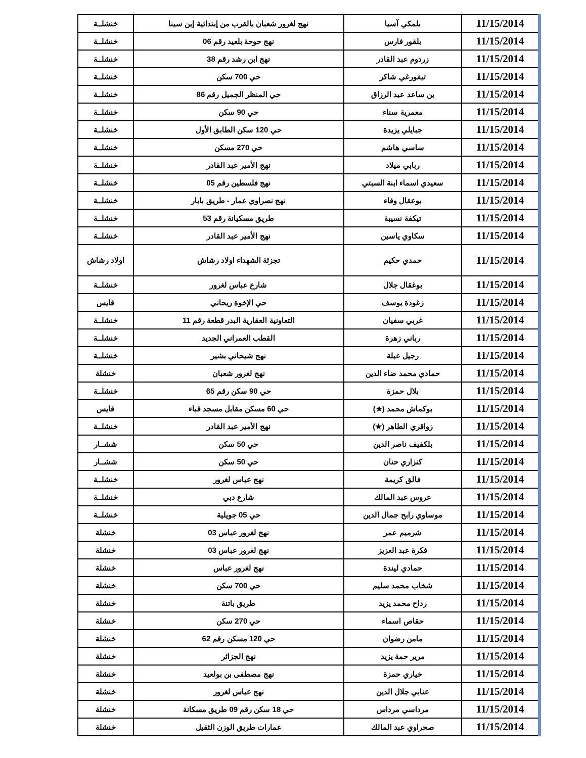| 11/15/2014 | بلمكي آسيا | نهج لغرور شعبان بالقرب من إبتدائية إبن سينا | خنشلــة |
| 11/15/2014 | بلقور فارس | نهج حوحة بلعيد رقم 06 | خنشلــة |
| 11/15/2014 | زردوم عبد القادر | نهج ابن رشد رقم 38 | خنشلــة |
| 11/15/2014 | تيفورغي شاكر | حي 700 سكن | خنشلــة |
| 11/15/2014 | بن ساعد عبد الرزاق | حي المنظر الجميل رقم 86 | خنشلــة |
| 11/15/2014 | معمرية سناء | حي 90 سكن | خنشلــة |
| 11/15/2014 | جبايلي يزيدة | حي 120 سكن الطابق الأول | خنشلــة |
| 11/15/2014 | ساسي هاشم | حي 270 مسكن | خنشلــة |
| 11/15/2014 | ربابي ميلاد | نهج الأمير عبد القادر | خنشلــة |
| 11/15/2014 | سعيدي اسماء ابنة السبتي | نهج فلسطين رقم 05 | خنشلــة |
| 11/15/2014 | بوعقال وفاء | نهج نصراوي عمار - طريق بابار | خنشلــة |
| 11/15/2014 | تيكفة نسيبة | طريق مسكيانة رقم 53 | خنشلــة |
| 11/15/2014 | سكاوي ياسين | نهج الأمير عبد القادر | خنشلــة |
| 11/15/2014 | حمدي حكيم | تجزئة الشهداء اولاد رشاش | اولاد رشاش |
| 11/15/2014 | بوغقال جلال | شارع عباس لغرور | خنشلــة |
| 11/15/2014 | زغودة يوسف | حي الإخوة ريحاني | قايس |
| 11/15/2014 | غربي سفيان | التعاونية العقارية البدر قطعة رقم 11 | خنشلــة |
| 11/15/2014 | رباني زهرة | القطب العمراني الجديد | خنشلــة |
| 11/15/2014 | رجيل عبلة | نهج شيحاني بشير | خنشلــة |
| 11/15/2014 | حمادي محمد ضاء الدين | نهج لغرور شعبان | خنشلة |
| 11/15/2014 | بلال حمزة | حي 90 سكن رقم 65 | خنشلــة |
| 11/15/2014 | بوكماش محمد (★) | حي 60 مسكن مقابل مسجد قباء | قايس |
| 11/15/2014 | زواقري الطاهر (★) | نهج الأمير عبد القادر | خنشلــة |
| 11/15/2014 | بلكفيف ناصر الدين | حي 50 سكن | ششــار |
| 11/15/2014 | كنزاري حنان | حي 50 سكن | ششــار |
| 11/15/2014 | فالق كريمة | نهج عباس لغرور | خنشلــة |
| 11/15/2014 | عروس عبد المالك | شارع دبي | خنشلــة |
| 11/15/2014 | موساوي رابح جمال الدين | حي 05 جويلية | خنشلــة |
| 11/15/2014 | شرميم عمر | نهج لغرور عباس 03 | خنشلة |
| 11/15/2014 | فكرة عبد العزيز | نهج لغرور عباس 03 | خنشلة |
| 11/15/2014 | حمادي ليندة | نهج لغرور عباس | خنشلة |
| 11/15/2014 | شخاب محمد سليم | حي 700 سكن | خنشلة |
| 11/15/2014 | رداح محمد يزيد | طريق باتنة | خنشلة |
| 11/15/2014 | حقاص اسماء | حي 270 سكن | خنشلة |
| 11/15/2014 | مامن رضوان | حي 120 مسكن رقم 62 | خنشلة |
| 11/15/2014 | مرير حمة يزيد | نهج الجزائر | خنشلة |
| 11/15/2014 | خياري حمزة | نهج مصطفى بن بولعيد | خنشلة |
| 11/15/2014 | عنابي جلال الدين | نهج عباس لغرور | خنشلة |
| 11/15/2014 | مرداسي مرداس | حي 18 سكن رقم 09 طريق مسكانة | خنشلة |
| 11/15/2014 | صحراوي عبد المالك | عمارات طريق الوزن الثقيل | خنشلة |